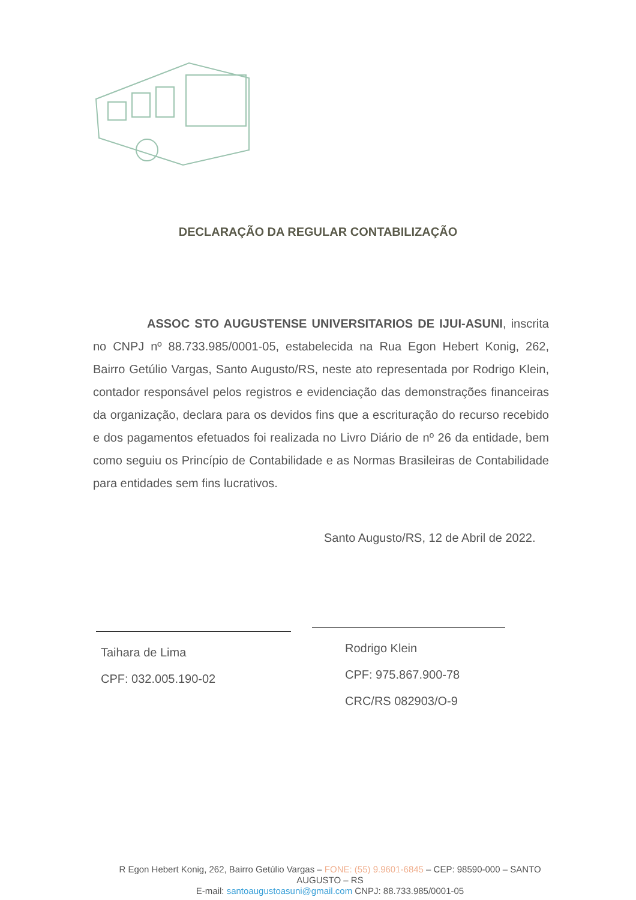DECLARAÇÃO DA REGULAR CONTABILIZAÇÃO
ASSOC STO AUGUSTENSE UNIVERSITARIOS DE IJUI-ASUNI, inscrita no CNPJ nº 88.733.985/0001-05, estabelecida na Rua Egon Hebert Konig, 262, Bairro Getúlio Vargas, Santo Augusto/RS, neste ato representada por Rodrigo Klein, contador responsável pelos registros e evidenciação das demonstrações financeiras da organização, declara para os devidos fins que a escrituração do recurso recebido e dos pagamentos efetuados foi realizada no Livro Diário de nº 26 da entidade, bem como seguiu os Princípio de Contabilidade e as Normas Brasileiras de Contabilidade para entidades sem fins lucrativos.
Santo Augusto/RS, 12 de Abril de 2022.
Taihara de Lima
CPF: 032.005.190-02
Rodrigo Klein
CPF: 975.867.900-78
CRC/RS 082903/O-9
R Egon Hebert Konig, 262, Bairro Getúlio Vargas – FONE: (55) 9.9601-6845 – CEP: 98590-000 – SANTO AUGUSTO – RS
E-mail: santoaugustoasuni@gmail.com CNPJ: 88.733.985/0001-05